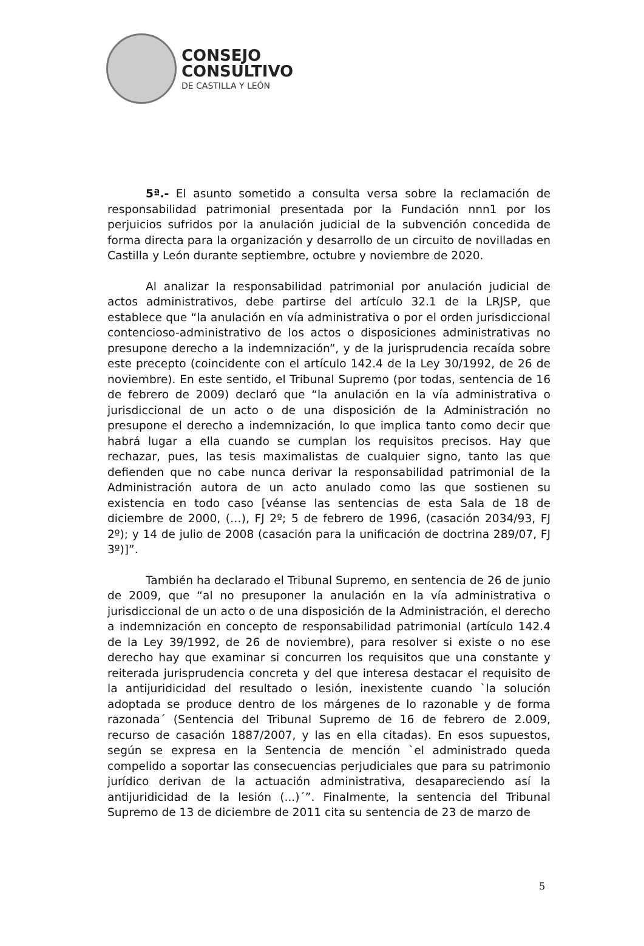CONSEJO
CONSULTIVO
DE CASTILLA Y LEÓN
5ª.- El asunto sometido a consulta versa sobre la reclamación de responsabilidad patrimonial presentada por la Fundación nnn1 por los perjuicios sufridos por la anulación judicial de la subvención concedida de forma directa para la organización y desarrollo de un circuito de novilladas en Castilla y León durante septiembre, octubre y noviembre de 2020.
Al analizar la responsabilidad patrimonial por anulación judicial de actos administrativos, debe partirse del artículo 32.1 de la LRJSP, que establece que “la anulación en vía administrativa o por el orden jurisdiccional contencioso-administrativo de los actos o disposiciones administrativas no presupone derecho a la indemnización”, y de la jurisprudencia recaída sobre este precepto (coincidente con el artículo 142.4 de la Ley 30/1992, de 26 de noviembre). En este sentido, el Tribunal Supremo (por todas, sentencia de 16 de febrero de 2009) declaró que “la anulación en la vía administrativa o jurisdiccional de un acto o de una disposición de la Administración no presupone el derecho a indemnización, lo que implica tanto como decir que habrá lugar a ella cuando se cumplan los requisitos precisos. Hay que rechazar, pues, las tesis maximalistas de cualquier signo, tanto las que defienden que no cabe nunca derivar la responsabilidad patrimonial de la Administración autora de un acto anulado como las que sostienen su existencia en todo caso [véanse las sentencias de esta Sala de 18 de diciembre de 2000, (…), FJ 2º; 5 de febrero de 1996, (casación 2034/93, FJ 2º); y 14 de julio de 2008 (casación para la unificación de doctrina 289/07, FJ 3º)]”.
También ha declarado el Tribunal Supremo, en sentencia de 26 de junio de 2009, que “al no presuponer la anulación en la vía administrativa o jurisdiccional de un acto o de una disposición de la Administración, el derecho a indemnización en concepto de responsabilidad patrimonial (artículo 142.4 de la Ley 39/1992, de 26 de noviembre), para resolver si existe o no ese derecho hay que examinar si concurren los requisitos que una constante y reiterada jurisprudencia concreta y del que interesa destacar el requisito de la antijuridicidad del resultado o lesión, inexistente cuando `la solución adoptada se produce dentro de los márgenes de lo razonable y de forma razonada´ (Sentencia del Tribunal Supremo de 16 de febrero de 2.009, recurso de casación 1887/2007, y las en ella citadas). En esos supuestos, según se expresa en la Sentencia de mención `el administrado queda compelido a soportar las consecuencias perjudiciales que para su patrimonio jurídico derivan de la actuación administrativa, desapareciendo así la antijuridicidad de la lesión (...)´”. Finalmente, la sentencia del Tribunal Supremo de 13 de diciembre de 2011 cita su sentencia de 23 de marzo de
5